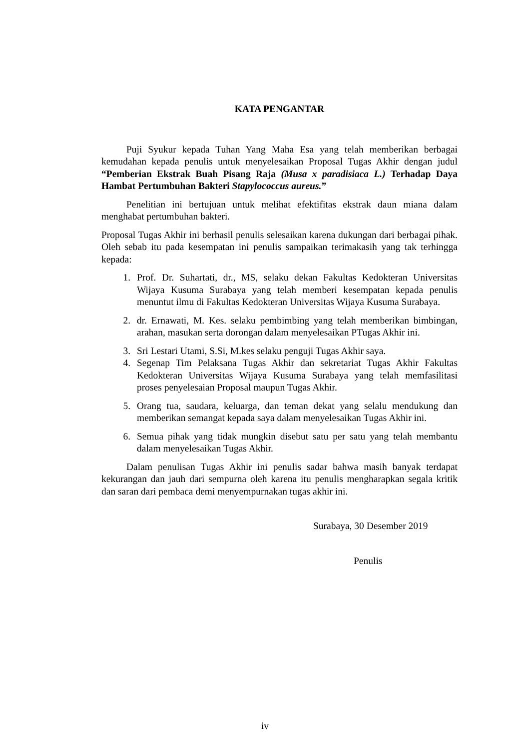KATA PENGANTAR
Puji Syukur kepada Tuhan Yang Maha Esa yang telah memberikan berbagai kemudahan kepada penulis untuk menyelesaikan Proposal Tugas Akhir dengan judul “Pemberian Ekstrak Buah Pisang Raja (Musa x paradisiaca L.) Terhadap Daya Hambat Pertumbuhan Bakteri Stapylococcus aureus.”
Penelitian ini bertujuan untuk melihat efektifitas ekstrak daun miana dalam menghabat pertumbuhan bakteri.
Proposal Tugas Akhir ini berhasil penulis selesaikan karena dukungan dari berbagai pihak. Oleh sebab itu pada kesempatan ini penulis sampaikan terimakasih yang tak terhingga kepada:
1. Prof. Dr. Suhartati, dr., MS, selaku dekan Fakultas Kedokteran Universitas Wijaya Kusuma Surabaya yang telah memberi kesempatan kepada penulis menuntut ilmu di Fakultas Kedokteran Universitas Wijaya Kusuma Surabaya.
2. dr. Ernawati, M. Kes. selaku pembimbing yang telah memberikan bimbingan, arahan, masukan serta dorongan dalam menyelesaikan PTugas Akhir ini.
3. Sri Lestari Utami, S.Si, M.kes selaku penguji Tugas Akhir saya.
4. Segenap Tim Pelaksana Tugas Akhir dan sekretariat Tugas Akhir Fakultas Kedokteran Universitas Wijaya Kusuma Surabaya yang telah memfasilitasi proses penyelesaian Proposal maupun Tugas Akhir.
5. Orang tua, saudara, keluarga, dan teman dekat yang selalu mendukung dan memberikan semangat kepada saya dalam menyelesaikan Tugas Akhir ini.
6. Semua pihak yang tidak mungkin disebut satu per satu yang telah membantu dalam menyelesaikan Tugas Akhir.
Dalam penulisan Tugas Akhir ini penulis sadar bahwa masih banyak terdapat kekurangan dan jauh dari sempurna oleh karena itu penulis mengharapkan segala kritik dan saran dari pembaca demi menyempurnakan tugas akhir ini.
Surabaya, 30 Desember 2019
Penulis
iv